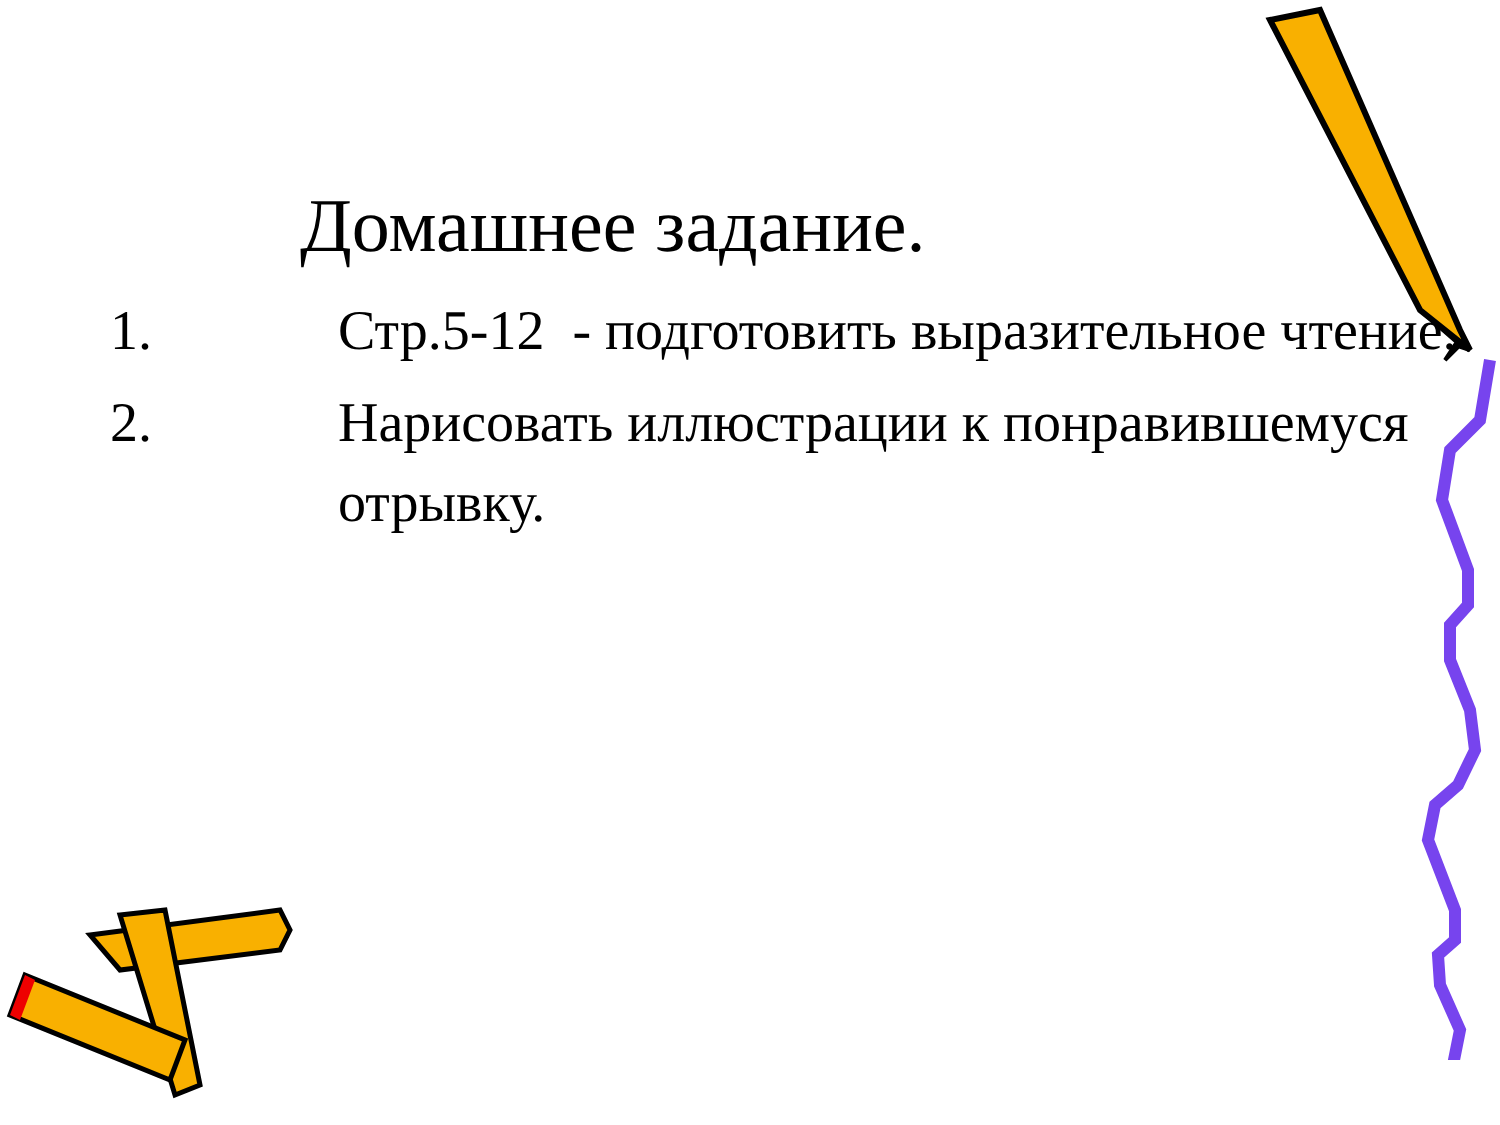Домашнее задание.
1. Стр.5-12 - подготовить выразительное чтение.
2. Нарисовать иллюстрации к понравившемуся отрывку.